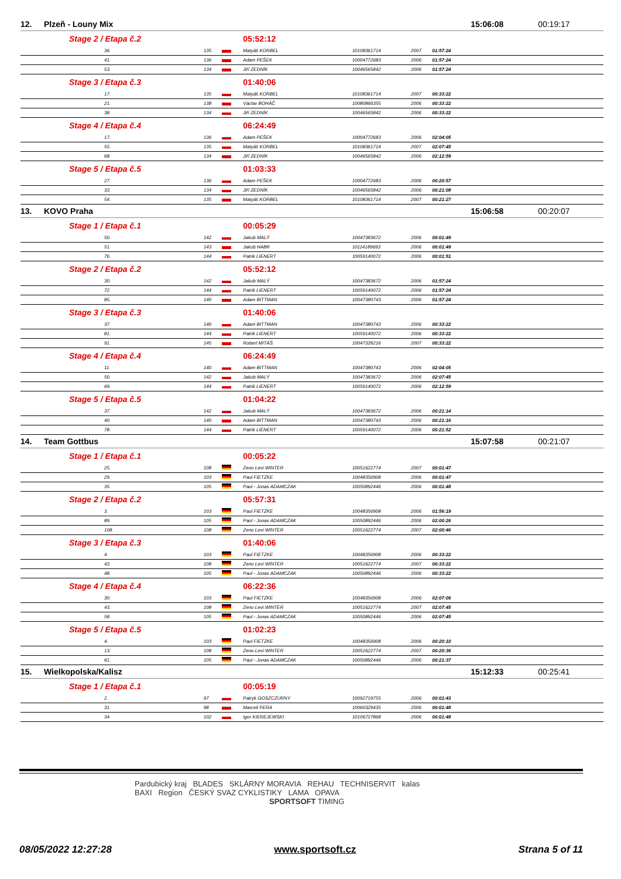| 12. | Plzeň - Louny Mix | | | | | | | 15:06:08 | 00:19:17 |
| Stage 2 / Etapa č.2 | | | | 05:52:12 | | | | | |
| 36. | | 135 | | Matyáš KORBEL | 10108361714 | 2007 | 01:57:24 | | |
| 41. | | 136 | | Adam PEŠEK | 10004772683 | 2006 | 01:57:24 | | |
| 53. | | 134 | | Jiří ZEDNÍK | 10046565842 | 2006 | 01:57:24 | | |
| Stage 3 / Etapa č.3 | | | | 01:40:06 | | | | | |
| 17. | | 135 | | Matyáš KORBEL | 10108361714 | 2007 | 00:33:22 | | |
| 21. | | 138 | | Václav BOHÁČ | 10080866355 | 2006 | 00:33:22 | | |
| 38. | | 134 | | Jiří ZEDNÍK | 10046565842 | 2006 | 00:33:22 | | |
| Stage 4 / Etapa č.4 | | | | 06:24:49 | | | | | |
| 17. | | 136 | | Adam PEŠEK | 10004772683 | 2006 | 02:04:05 | | |
| 55. | | 135 | | Matyáš KORBEL | 10108361714 | 2007 | 02:07:45 | | |
| 68. | | 134 | | Jiří ZEDNÍK | 10046565842 | 2006 | 02:12:59 | | |
| Stage 5 / Etapa č.5 | | | | 01:03:33 | | | | | |
| 27. | | 136 | | Adam PEŠEK | 10004772683 | 2006 | 00:20:57 | | |
| 33. | | 134 | | Jiří ZEDNÍK | 10046565842 | 2006 | 00:21:08 | | |
| 54. | | 135 | | Matyáš KORBEL | 10108361714 | 2007 | 00:21:27 | | |
| 13. | KOVO Praha | | | | | | | 15:06:58 | 00:20:07 |
| Stage 1 / Etapa č.1 | | | | 00:05:29 | | | | | |
| 50. | | 142 | | Jakub MALÝ | 10047383672 | 2006 | 00:01:49 | | |
| 51. | | 143 | | Jakub HABR | 10114189693 | 2006 | 00:01:49 | | |
| 76. | | 144 | | Patrik LIENERT | 10059140072 | 2006 | 00:01:51 | | |
| Stage 2 / Etapa č.2 | | | | 05:52:12 | | | | | |
| 30. | | 142 | | Jakub MALÝ | 10047383672 | 2006 | 01:57:24 | | |
| 72. | | 144 | | Patrik LIENERT | 10059140072 | 2006 | 01:57:24 | | |
| 85. | | 140 | | Adam BITTMAN | 10047380743 | 2006 | 01:57:24 | | |
| Stage 3 / Etapa č.3 | | | | 01:40:06 | | | | | |
| 37. | | 140 | | Adam BITTMAN | 10047380743 | 2006 | 00:33:22 | | |
| 81. | | 144 | | Patrik LIENERT | 10059140072 | 2006 | 00:33:22 | | |
| 91. | | 145 | | Robert MITÁŠ | 10047339216 | 2007 | 00:33:22 | | |
| Stage 4 / Etapa č.4 | | | | 06:24:49 | | | | | |
| 11. | | 140 | | Adam BITTMAN | 10047380743 | 2006 | 02:04:05 | | |
| 50. | | 142 | | Jakub MALÝ | 10047383672 | 2006 | 02:07:45 | | |
| 69. | | 144 | | Patrik LIENERT | 10059140072 | 2006 | 02:12:59 | | |
| Stage 5 / Etapa č.5 | | | | 01:04:22 | | | | | |
| 37. | | 142 | | Jakub MALÝ | 10047383672 | 2006 | 00:21:14 | | |
| 40. | | 140 | | Adam BITTMAN | 10047380743 | 2006 | 00:21:16 | | |
| 78. | | 144 | | Patrik LIENERT | 10059140072 | 2006 | 00:21:52 | | |
| 14. | Team Gottbus | | | | | | | 15:07:58 | 00:21:07 |
| Stage 1 / Etapa č.1 | | | | 00:05:22 | | | | | |
| 25. | | 108 | | Zeno Levi WINTER | 10051622774 | 2007 | 00:01:47 | | |
| 29. | | 103 | | Paul FIETZKE | 10048356908 | 2006 | 00:01:47 | | |
| 35. | | 105 | | Paul - Jonas ADAMCZAK | 10050892446 | 2006 | 00:01:48 | | |
| Stage 2 / Etapa č.2 | | | | 05:57:31 | | | | | |
| 3. | | 103 | | Paul FIETZKE | 10048356908 | 2006 | 01:56:19 | | |
| 89. | | 105 | | Paul - Jonas ADAMCZAK | 10050892446 | 2006 | 02:00:26 | | |
| 108. | | 108 | | Zeno Levi WINTER | 10051622774 | 2007 | 02:00:46 | | |
| Stage 3 / Etapa č.3 | | | | 01:40:06 | | | | | |
| 4. | | 103 | | Paul FIETZKE | 10048356908 | 2006 | 00:33:22 | | |
| 43. | | 108 | | Zeno Levi WINTER | 10051622774 | 2007 | 00:33:22 | | |
| 48. | | 105 | | Paul - Jonas ADAMCZAK | 10050892446 | 2006 | 00:33:22 | | |
| Stage 4 / Etapa č.4 | | | | 06:22:36 | | | | | |
| 30. | | 103 | | Paul FIETZKE | 10048356908 | 2006 | 02:07:06 | | |
| 43. | | 108 | | Zeno Levi WINTER | 10051622774 | 2007 | 02:07:45 | | |
| 58. | | 105 | | Paul - Jonas ADAMCZAK | 10050892446 | 2006 | 02:07:45 | | |
| Stage 5 / Etapa č.5 | | | | 01:02:23 | | | | | |
| 4. | | 103 | | Paul FIETZKE | 10048356908 | 2006 | 00:20:10 | | |
| 13. | | 108 | | Zeno Levi WINTER | 10051622774 | 2007 | 00:20:36 | | |
| 61. | | 105 | | Paul - Jonas ADAMCZAK | 10050892446 | 2006 | 00:21:37 | | |
| 15. | Wielkopolska/Kalisz | | | | | | | 15:12:33 | 00:25:41 |
| Stage 1 / Etapa č.1 | | | | 00:05:19 | | | | | |
| 2. | | 97 | | Patryk GOSZCZURNY | 10092719755 | 2006 | 00:01:43 | | |
| 31. | | 98 | | Marceli PERA | 10060329435 | 2006 | 00:01:48 | | |
| 34. | | 102 | | Igor KIEREJEWSKI | 10106727868 | 2006 | 00:01:48 | | |
Pardubický kraj BLADES SKLÁRNY MORAVIA REHAU TECHNISERVIT kalas
BAXI Region ČESKÝ SVAZ CYKLISTIKY LAMA OPAVA
SPORTSOFT TIMING
08/05/2022 12:27:28 www.sportsoft.cz Strana 5 of 11